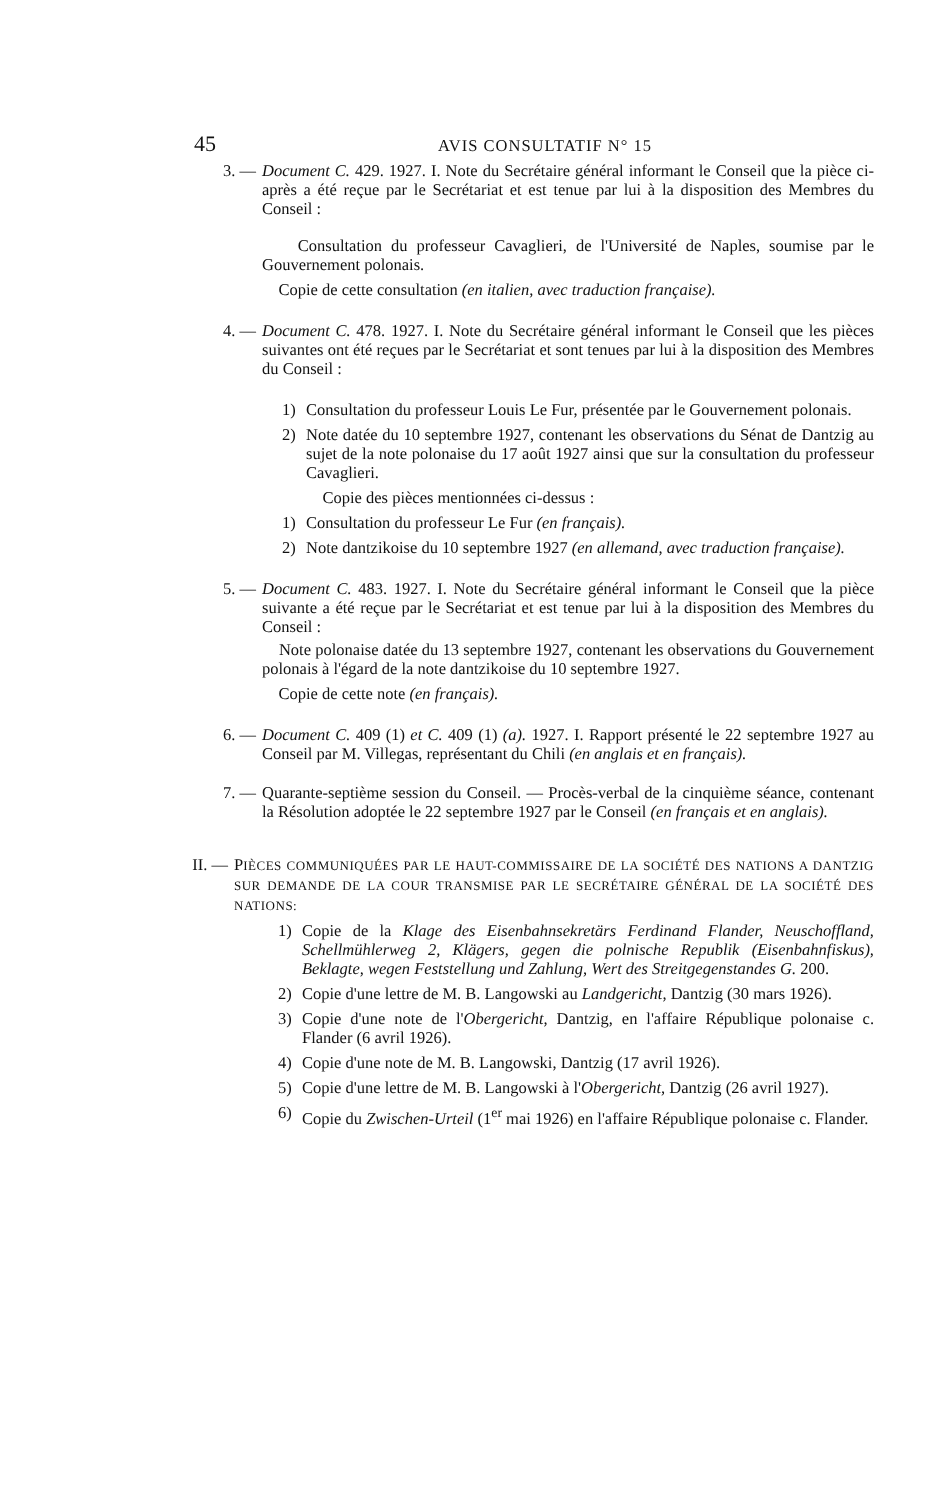45 AVIS CONSULTATIF N° 15
3. — Document C. 429. 1927. I. Note du Secrétaire général informant le Conseil que la pièce ci-après a été reçue par le Secrétariat et est tenue par lui à la disposition des Membres du Conseil :
Consultation du professeur Cavaglieri, de l'Université de Naples, soumise par le Gouvernement polonais.
Copie de cette consultation (en italien, avec traduction française).
4. — Document C. 478. 1927. I. Note du Secrétaire général informant le Conseil que les pièces suivantes ont été reçues par le Secrétariat et sont tenues par lui à la disposition des Membres du Conseil :
1) Consultation du professeur Louis Le Fur, présentée par le Gouvernement polonais.
2) Note datée du 10 septembre 1927, contenant les observations du Sénat de Dantzig au sujet de la note polonaise du 17 août 1927 ainsi que sur la consultation du professeur Cavaglieri.
Copie des pièces mentionnées ci-dessus :
1) Consultation du professeur Le Fur (en français).
2) Note dantzikoise du 10 septembre 1927 (en allemand, avec traduction française).
5. — Document C. 483. 1927. I. Note du Secrétaire général informant le Conseil que la pièce suivante a été reçue par le Secrétariat et est tenue par lui à la disposition des Membres du Conseil :
Note polonaise datée du 13 septembre 1927, contenant les observations du Gouvernement polonais à l'égard de la note dantzikoise du 10 septembre 1927.
Copie de cette note (en français).
6. — Document C. 409 (1) et C. 409 (1) (a). 1927. I. Rapport présenté le 22 septembre 1927 au Conseil par M. Villegas, représentant du Chili (en anglais et en français).
7. — Quarante-septième session du Conseil. — Procès-verbal de la cinquième séance, contenant la Résolution adoptée le 22 septembre 1927 par le Conseil (en français et en anglais).
II. — PIÈCES COMMUNIQUÉES PAR LE HAUT-COMMISSAIRE DE LA SOCIÉTÉ DES NATIONS A DANTZIG SUR DEMANDE DE LA COUR TRANSMISE PAR LE SECRÉTAIRE GÉNÉRAL DE LA SOCIÉTÉ DES NATIONS:
1) Copie de la Klage des Eisenbahnsekretärs Ferdinand Flander, Neuschoffland, Schellmühlerweg 2, Klägers, gegen die polnische Republik (Eisenbahnfiskus), Beklagte, wegen Feststellung und Zahlung, Wert des Streitgegenstandes G. 200.
2) Copie d'une lettre de M. B. Langowski au Landgericht, Dantzig (30 mars 1926).
3) Copie d'une note de l'Obergericht, Dantzig, en l'affaire République polonaise c. Flander (6 avril 1926).
4) Copie d'une note de M. B. Langowski, Dantzig (17 avril 1926).
5) Copie d'une lettre de M. B. Langowski à l'Obergericht, Dantzig (26 avril 1927).
6) Copie du Zwischen-Urteil (1<sup>er</sup> mai 1926) en l'affaire République polonaise c. Flander.